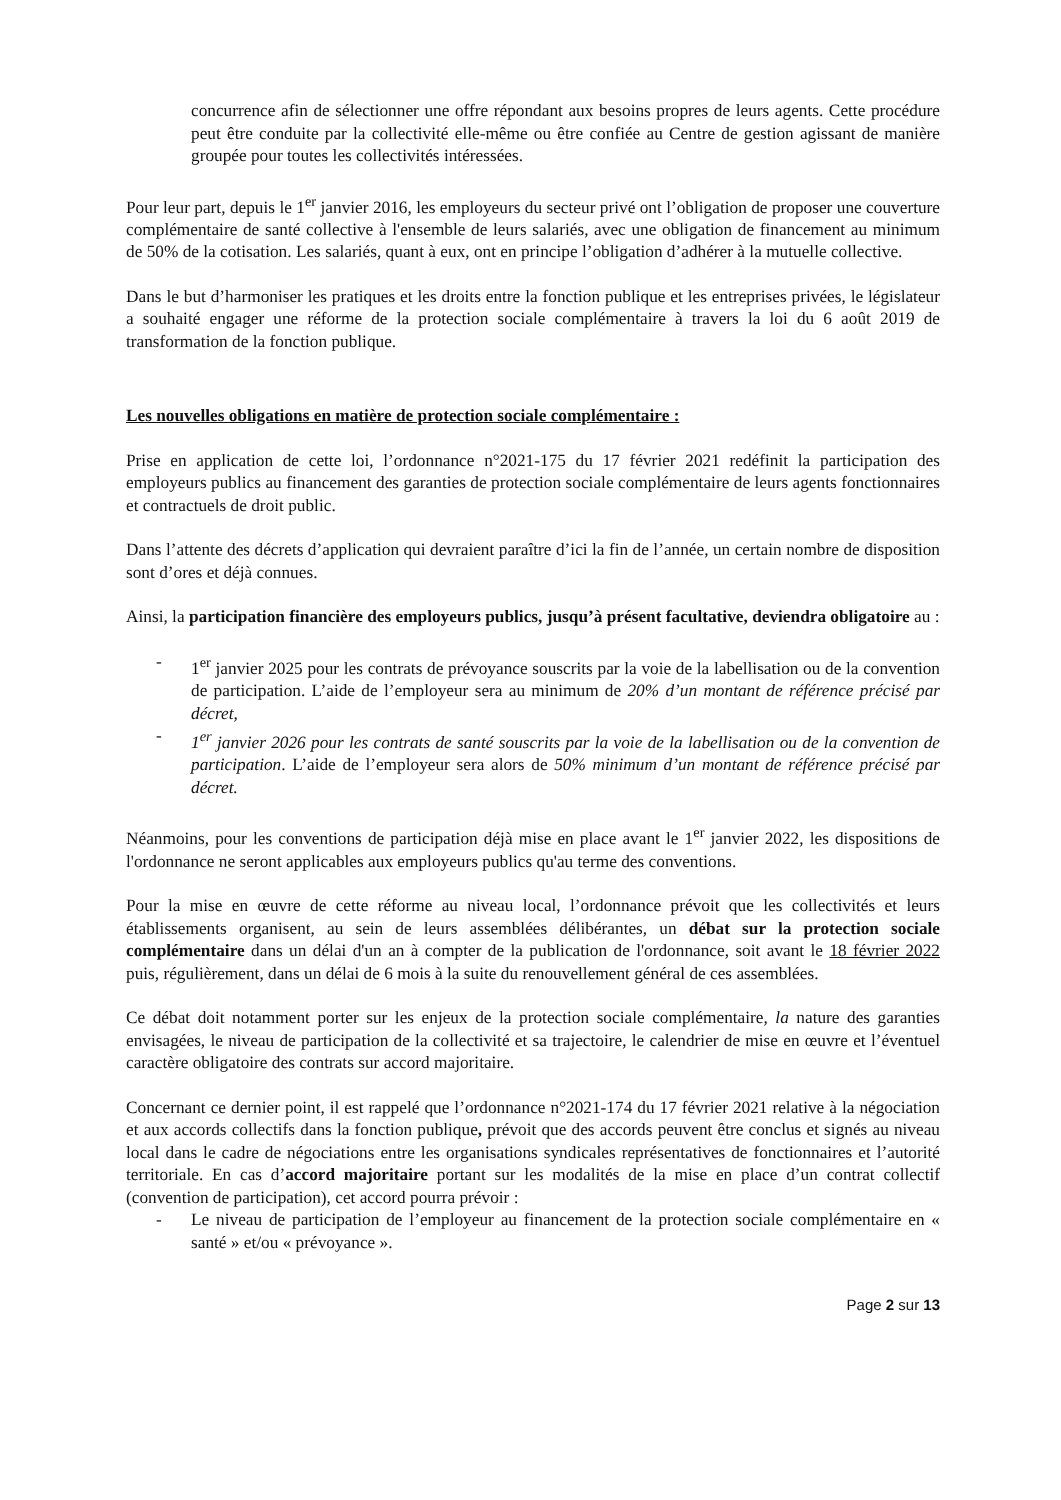concurrence afin de sélectionner une offre répondant aux besoins propres de leurs agents. Cette procédure peut être conduite par la collectivité elle-même ou être confiée au Centre de gestion agissant de manière groupée pour toutes les collectivités intéressées.
Pour leur part, depuis le 1<sup>er</sup> janvier 2016, les employeurs du secteur privé ont l’obligation de proposer une couverture complémentaire de santé collective à l'ensemble de leurs salariés, avec une obligation de financement au minimum de 50% de la cotisation. Les salariés, quant à eux, ont en principe l’obligation d’adhérer à la mutuelle collective.
Dans le but d’harmoniser les pratiques et les droits entre la fonction publique et les entreprises privées, le législateur a souhaité engager une réforme de la protection sociale complémentaire à travers la loi du 6 août 2019 de transformation de la fonction publique.
Les nouvelles obligations en matière de protection sociale complémentaire :
Prise en application de cette loi, l’ordonnance n°2021-175 du 17 février 2021 redéfinit la participation des employeurs publics au financement des garanties de protection sociale complémentaire de leurs agents fonctionnaires et contractuels de droit public.
Dans l’attente des décrets d’application qui devraient paraître d’ici la fin de l’année, un certain nombre de disposition sont d’ores et déjà connues.
Ainsi, la participation financière des employeurs publics, jusqu’à présent facultative, deviendra obligatoire au :
- 1<sup>er</sup> janvier 2025 pour les contrats de prévoyance souscrits par la voie de la labellisation ou de la convention de participation. L’aide de l’employeur sera au minimum de 20% d’un montant de référence précisé par décret,
- 1<sup>er</sup> janvier 2026 pour les contrats de santé souscrits par la voie de la labellisation ou de la convention de participation. L’aide de l’employeur sera alors de 50% minimum d’un montant de référence précisé par décret.
Néanmoins, pour les conventions de participation déjà mise en place avant le 1<sup>er</sup> janvier 2022, les dispositions de l'ordonnance ne seront applicables aux employeurs publics qu'au terme des conventions.
Pour la mise en œuvre de cette réforme au niveau local, l’ordonnance prévoit que les collectivités et leurs établissements organisent, au sein de leurs assemblées délibérantes, un débat sur la protection sociale complémentaire dans un délai d'un an à compter de la publication de l'ordonnance, soit avant le 18 février 2022 puis, régulièrement, dans un délai de 6 mois à la suite du renouvellement général de ces assemblées.
Ce débat doit notamment porter sur les enjeux de la protection sociale complémentaire, la nature des garanties envisagées, le niveau de participation de la collectivité et sa trajectoire, le calendrier de mise en œuvre et l’éventuel caractère obligatoire des contrats sur accord majoritaire.
Concernant ce dernier point, il est rappelé que l’ordonnance n°2021-174 du 17 février 2021 relative à la négociation et aux accords collectifs dans la fonction publique, prévoit que des accords peuvent être conclus et signés au niveau local dans le cadre de négociations entre les organisations syndicales représentatives de fonctionnaires et l’autorité territoriale. En cas d’accord majoritaire portant sur les modalités de la mise en place d’un contrat collectif (convention de participation), cet accord pourra prévoir :
- Le niveau de participation de l’employeur au financement de la protection sociale complémentaire en « santé » et/ou « prévoyance ».
Page 2 sur 13